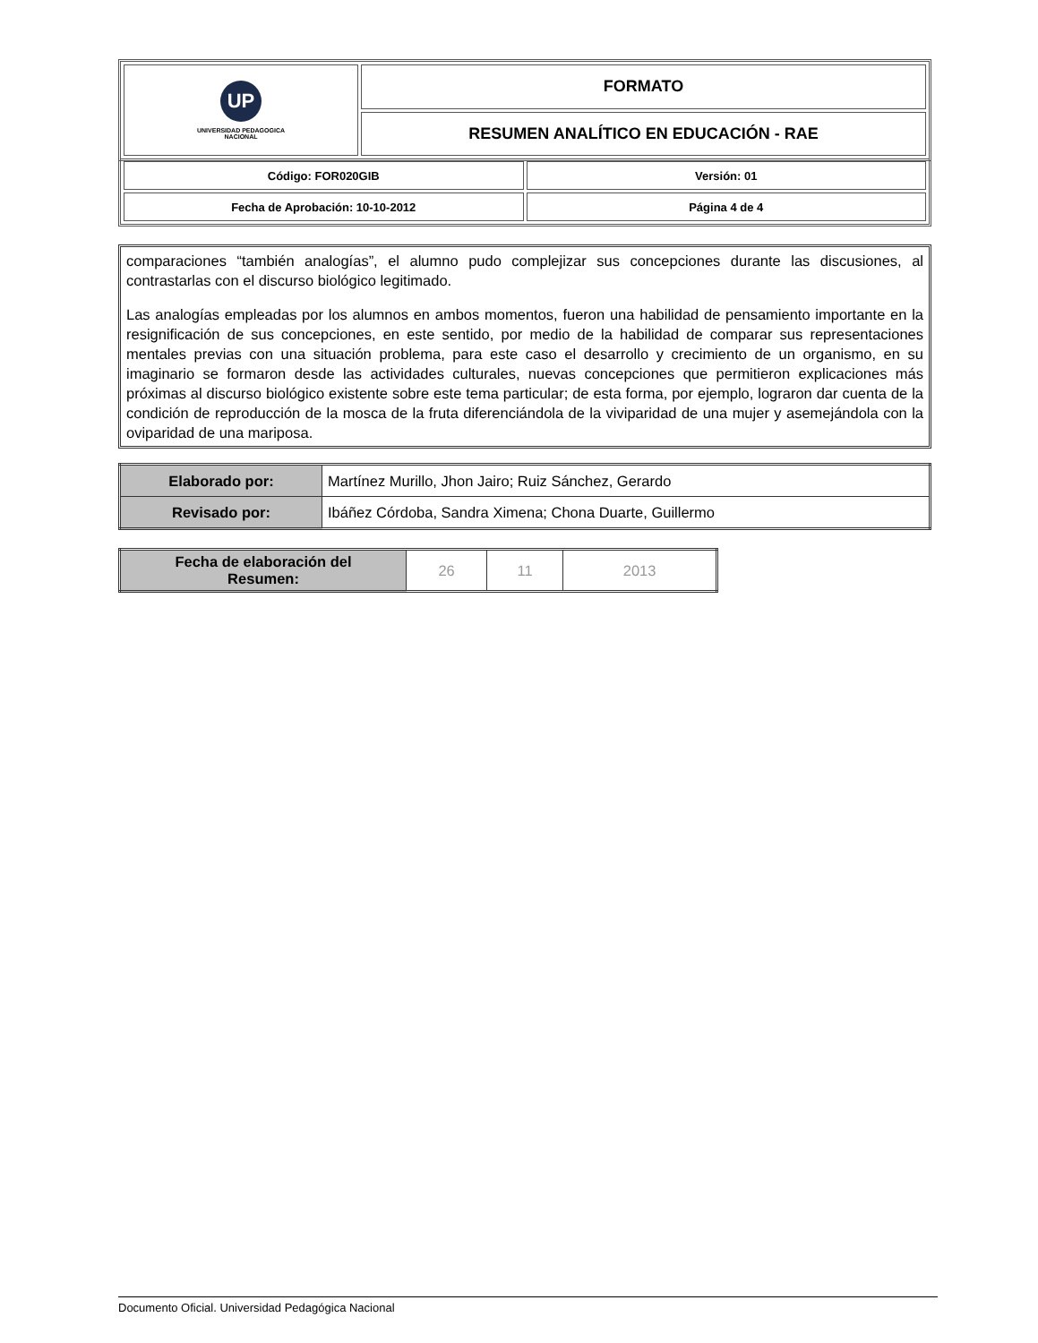| UP UNIVERSIDAD PEDAGOGICA NACIONAL | FORMATO |
| | RESUMEN ANALÍTICO EN EDUCACIÓN - RAE |
| Código: FOR020GIB | Versión: 01 |
| Fecha de Aprobación: 10-10-2012 | Página 4 de 4 |
comparaciones “también analogías”, el alumno pudo complejizar sus concepciones durante las discusiones, al contrastarlas con el discurso biológico legitimado.
Las analogías empleadas por los alumnos en ambos momentos, fueron una habilidad de pensamiento importante en la resignificación de sus concepciones, en este sentido, por medio de la habilidad de comparar sus representaciones mentales previas con una situación problema, para este caso el desarrollo y crecimiento de un organismo, en su imaginario se formaron desde las actividades culturales, nuevas concepciones que permitieron explicaciones más próximas al discurso biológico existente sobre este tema particular; de esta forma, por ejemplo, lograron dar cuenta de la condición de reproducción de la mosca de la fruta diferenciándola de la viviparidad de una mujer y asemejándola con la oviparidad de una mariposa.
| Elaborado por: | Martínez Murillo, Jhon Jairo; Ruiz Sánchez, Gerardo |
| Revisado por: | Ibáñez Córdoba, Sandra Ximena; Chona Duarte, Guillermo |
| Fecha de elaboración del Resumen: | 26 | 11 | 2013 |
Documento Oficial. Universidad Pedagógica Nacional